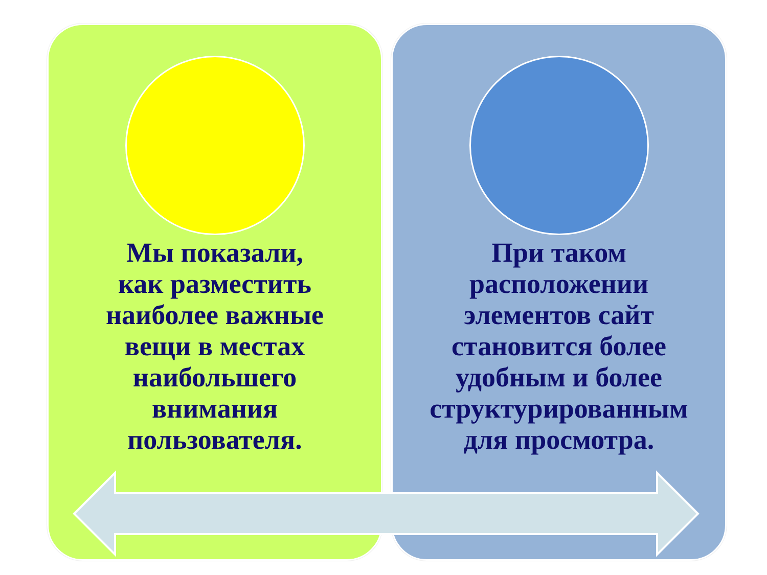Мы показали,
как разместить
наиболее важные
вещи в местах
наибольшего
внимания
пользователя.
При таком
расположении
элементов сайт
становится более
удобным и более
структурированным
для просмотра.